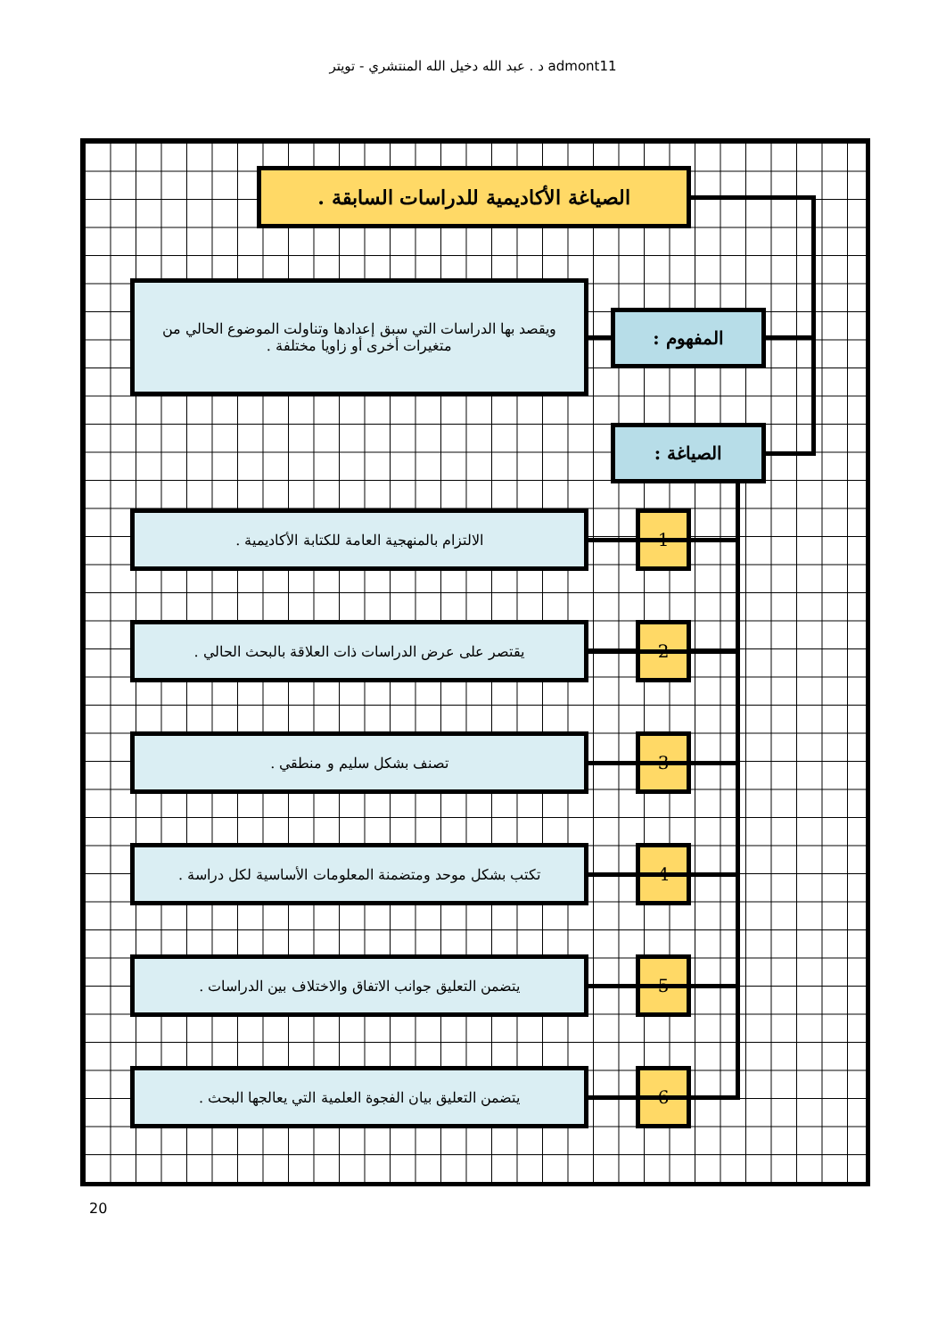د . عبد الله دخيل الله المنتشري - تويتر admont11
الصياغة الأكاديمية للدراسات السابقة .
المفهوم :
ويقصد بها الدراسات التي سبق إعدادها وتناولت الموضوع الحالي من متغيرات أخرى أو زاويا مختلفة .
الصياغة :
1
الالتزام بالمنهجية العامة للكتابة الأكاديمية .
2
يقتصر على عرض الدراسات ذات العلاقة بالبحث الحالي .
3
تصنف بشكل سليم و منطقي .
4
تكتب بشكل موحد ومتضمنة المعلومات الأساسية لكل دراسة .
5
يتضمن التعليق جوانب الاتفاق والاختلاف بين الدراسات .
6
يتضمن التعليق بيان الفجوة العلمية التي يعالجها البحث .
20